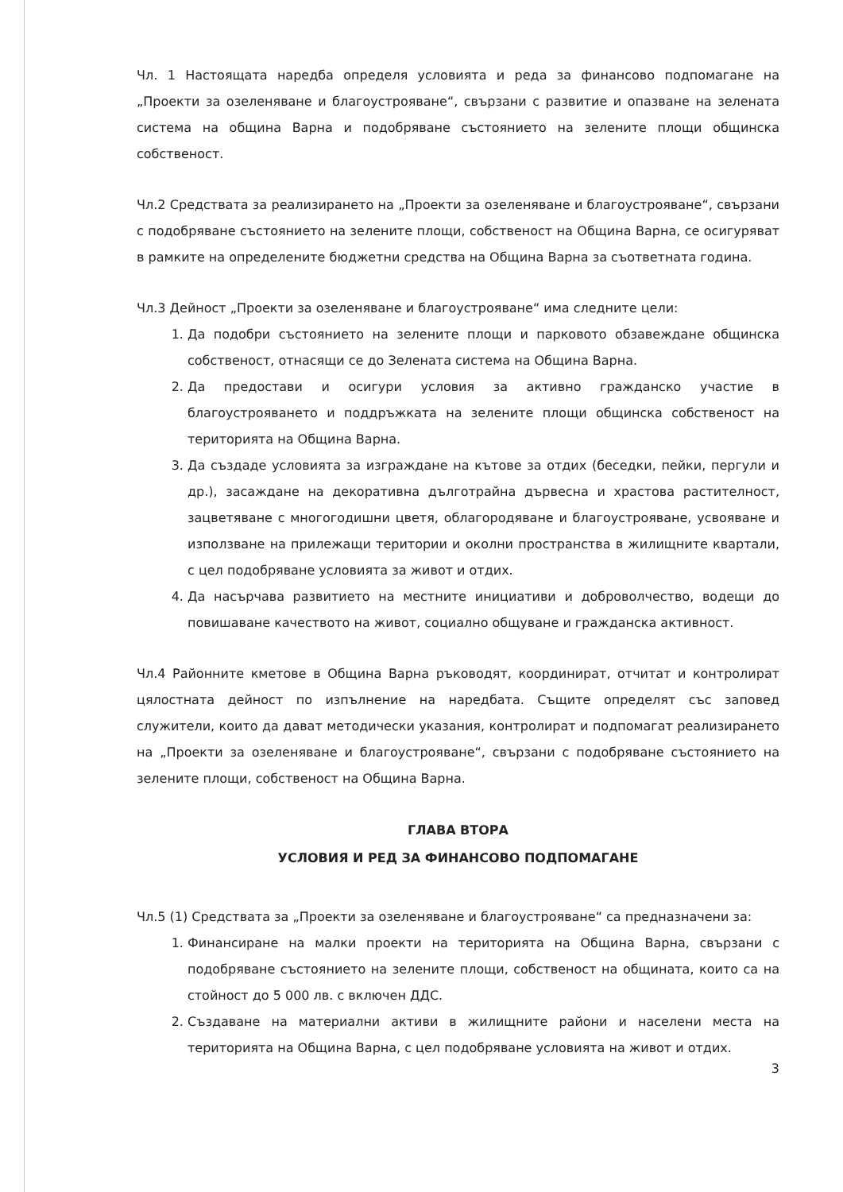Чл. 1 Настоящата наредба определя условията и реда за финансово подпомагане на „Проекти за озеленяване и благоустрояване“, свързани с развитие и опазване на зелената система на община Варна и подобряване състоянието на зелените площи общинска собственост.
Чл.2 Средствата за реализирането на „Проекти за озеленяване и благоустрояване“, свързани с подобряване състоянието на зелените площи, собственост на Община Варна, се осигуряват в рамките на определените бюджетни средства на Община Варна за съответната година.
Чл.3 Дейност „Проекти за озеленяване и благоустрояване“ има следните цели:
1. Да подобри състоянието на зелените площи и парковото обзавеждане общинска собственост, отнасящи се до Зелената система на Община Варна.
2. Да предостави и осигури условия за активно гражданско участие в благоустрояването и поддръжката на зелените площи общинска собственост на територията на Община Варна.
3. Да създаде условията за изграждане на кътове за отдих (беседки, пейки, пергули и др.), засаждане на декоративна дълготрайна дървесна и храстова растителност, зацветяване с многогодишни цветя, облагородяване и благоустрояване, усвояване и използване на прилежащи територии и околни пространства в жилищните квартали, с цел подобряване условията за живот и отдих.
4. Да насърчава развитието на местните инициативи и доброволчество, водещи до повишаване качеството на живот, социално общуване и гражданска активност.
Чл.4 Районните кметове в Община Варна ръководят, координират, отчитат и контролират цялостната дейност по изпълнение на наредбата. Същите определят със заповед служители, които да дават методически указания, контролират и подпомагат реализирането на „Проекти за озеленяване и благоустрояване“, свързани с подобряване състоянието на зелените площи, собственост на Община Варна.
ГЛАВА ВТОРА
УСЛОВИЯ И РЕД ЗА ФИНАНСОВО ПОДПОМАГАНЕ
Чл.5 (1) Средствата за „Проекти за озеленяване и благоустрояване“ са предназначени за:
1. Финансиране на малки проекти на територията на Община Варна, свързани с подобряване състоянието на зелените площи, собственост на общината, които са на стойност до 5 000 лв. с включен ДДС.
2. Създаване на материални активи в жилищните райони и населени места на територията на Община Варна, с цел подобряване условията на живот и отдих.
3